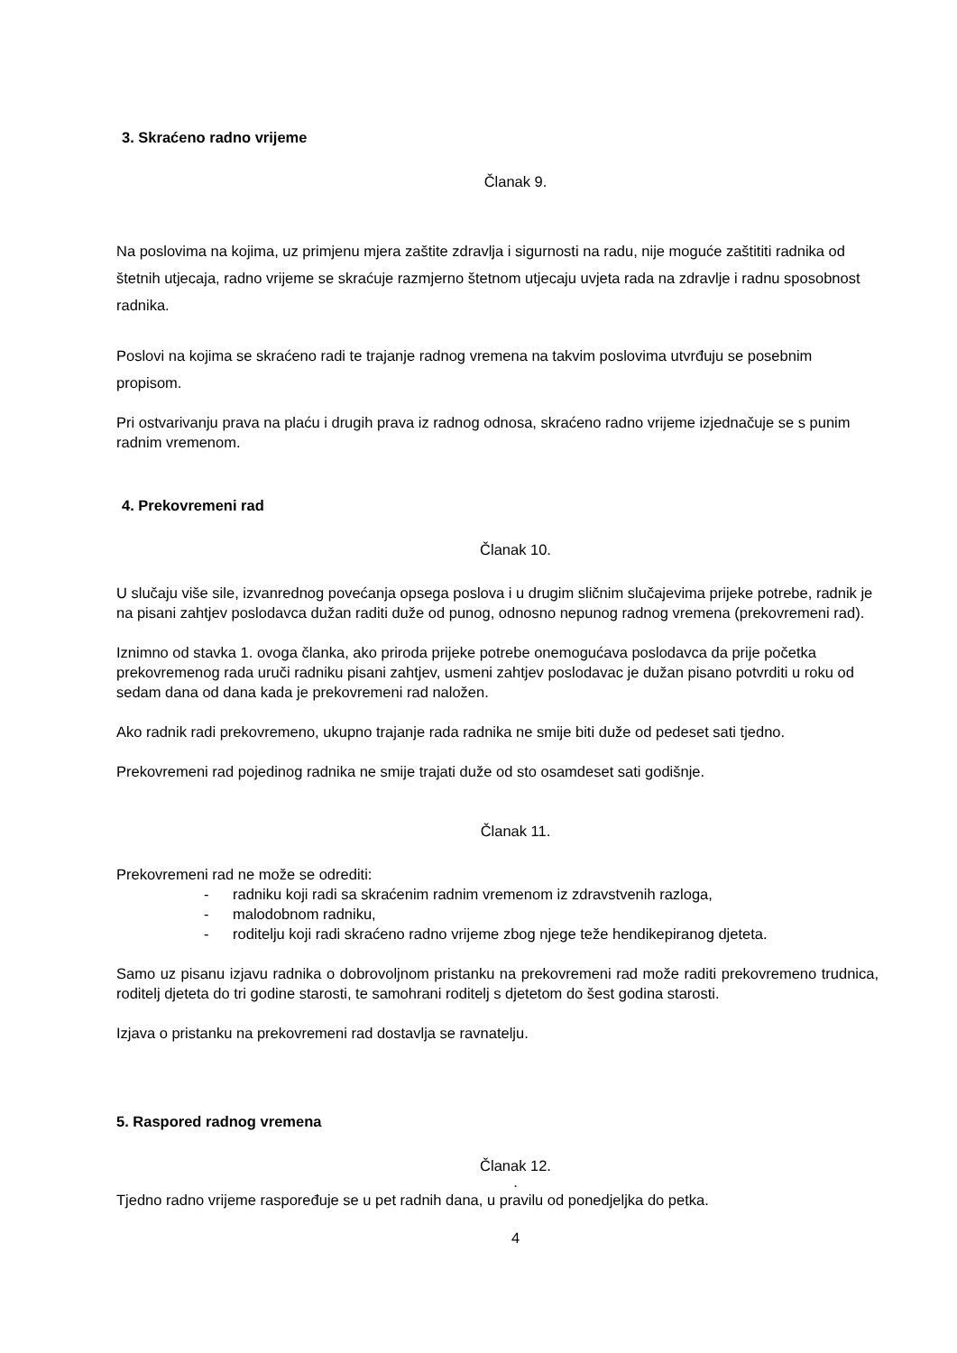3. Skraćeno radno vrijeme
Članak 9.
Na poslovima na kojima, uz primjenu mjera zaštite zdravlja i sigurnosti na radu, nije moguće zaštititi radnika od štetnih utjecaja, radno vrijeme se skraćuje razmjerno štetnom utjecaju uvjeta rada na zdravlje i radnu sposobnost radnika.
Poslovi na kojima se skraćeno radi te trajanje radnog vremena na takvim poslovima utvrđuju se posebnim propisom.
Pri ostvarivanju prava na plaću i drugih prava iz radnog odnosa, skraćeno radno vrijeme izjednačuje se s punim radnim vremenom.
4. Prekovremeni rad
Članak 10.
U slučaju više sile, izvanrednog povećanja opsega poslova i u drugim sličnim slučajevima prijeke potrebe, radnik je na pisani zahtjev poslodavca dužan raditi duže od punog, odnosno nepunog radnog vremena (prekovremeni rad).
Iznimno od stavka 1. ovoga članka, ako priroda prijeke potrebe onemogućava poslodavca da prije početka prekovremenog rada uruči radniku pisani zahtjev, usmeni zahtjev poslodavac je dužan pisano potvrditi u roku od sedam dana od dana kada je prekovremeni rad naložen.
Ako radnik radi prekovremeno, ukupno trajanje rada radnika ne smije biti duže od pedeset sati tjedno.
Prekovremeni rad pojedinog radnika ne smije trajati duže od sto osamdeset sati godišnje.
Članak 11.
Prekovremeni rad ne može se odrediti:
- radniku koji radi sa skraćenim radnim vremenom iz zdravstvenih razloga,
- malodobnom radniku,
- roditelju koji radi skraćeno radno vrijeme zbog njege teže hendikepiranog djeteta.
Samo uz pisanu izjavu radnika o dobrovoljnom pristanku na prekovremeni rad može raditi prekovremeno trudnica, roditelj djeteta do tri godine starosti, te samohrani roditelj s djetetom do šest godina starosti.
Izjava o pristanku na prekovremeni rad dostavlja se ravnatelju.
5. Raspored radnog vremena
Članak 12.
.
Tjedno radno vrijeme raspoređuje se u pet radnih dana, u pravilu od ponedjeljka do petka.
4